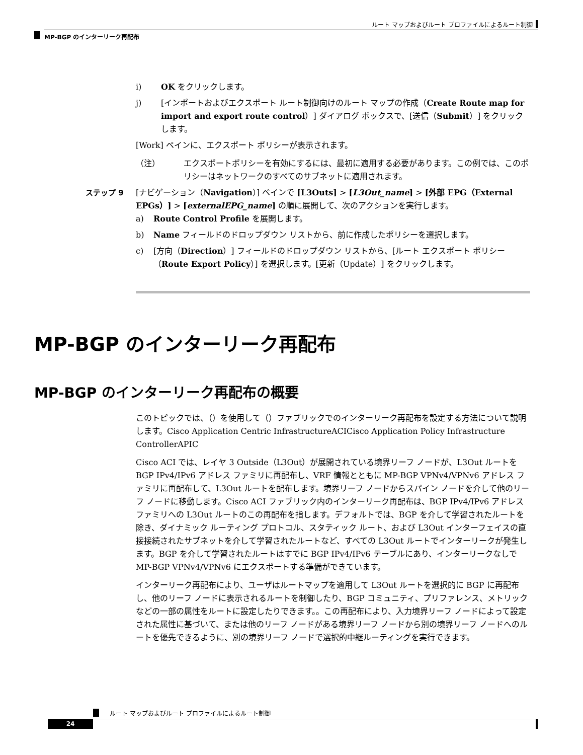ルート マップおよびルート プロファイルによるルート制御
MP-BGP のインターリーク再配布
i) OK をクリックします。
j) [インポートおよびエクスポート ルート制御向けのルート マップの作成（Create Route map for import and export route control）] ダイアログ ボックスで、[送信（Submit）] をクリックします。
[Work] ペインに、エクスポート ポリシーが表示されます。
（注） エクスポートポリシーを有効にするには、最初に適用する必要があります。この例では、このポリシーはネットワークのすべてのサブネットに適用されます。
ステップ 9 [ナビゲーション（Navigation）] ペインで [L3Outs] > [L3Out_name] > [外部 EPG（External EPGs）] > [externalEPG_name] の順に展開して、次のアクションを実行します。
a) Route Control Profile を展開します。
b) Name フィールドのドロップダウン リストから、前に作成したポリシーを選択します。
c) [方向（Direction）] フィールドのドロップダウン リストから、[ルート エクスポート ポリシー（Route Export Policy）] を選択します。[更新（Update）] をクリックします。
MP-BGP のインターリーク再配布
MP-BGP のインターリーク再配布の概要
このトピックでは、（）を使用して（）ファブリックでのインターリーク再配布を設定する方法について説明します。Cisco Application Centric InfrastructureACICisco Application Policy Infrastructure ControllerAPIC
Cisco ACI では、レイヤ 3 Outside（L3Out）が展開されている境界リーフ ノードが、L3Out ルートを BGP IPv4/IPv6 アドレス ファミリに再配布し、VRF 情報とともに MP-BGP VPNv4/VPNv6 アドレス ファミリに再配布して、L3Out ルートを配布します。境界リーフ ノードからスパイン ノードを介して他のリーフ ノードに移動します。Cisco ACI ファブリック内のインターリーク再配布は、BGP IPv4/IPv6 アドレス ファミリへの L3Out ルートのこの再配布を指します。デフォルトでは、BGP を介して学習されたルートを除き、ダイナミック ルーティング プロトコル、スタティック ルート、および L3Out インターフェイスの直接接続されたサブネットを介して学習されたルートなど、すべての L3Out ルートでインターリークが発生します。BGP を介して学習されたルートはすでに BGP IPv4/IPv6 テーブルにあり、インターリークなしで MP-BGP VPNv4/VPNv6 にエクスポートする準備ができています。
インターリーク再配布により、ユーザはルートマップを適用して L3Out ルートを選択的に BGP に再配布し、他のリーフ ノードに表示されるルートを制御したり、BGP コミュニティ、プリファレンス、メトリックなどの一部の属性をルートに設定したりできます。。この再配布により、入力境界リーフ ノードによって設定された属性に基づいて、または他のリーフ ノードがある境界リーフ ノードから別の境界リーフ ノードへのルートを優先できるように、別の境界リーフ ノードで選択的中継ルーティングを実行できます。
ルート マップおよびルート プロファイルによるルート制御
24